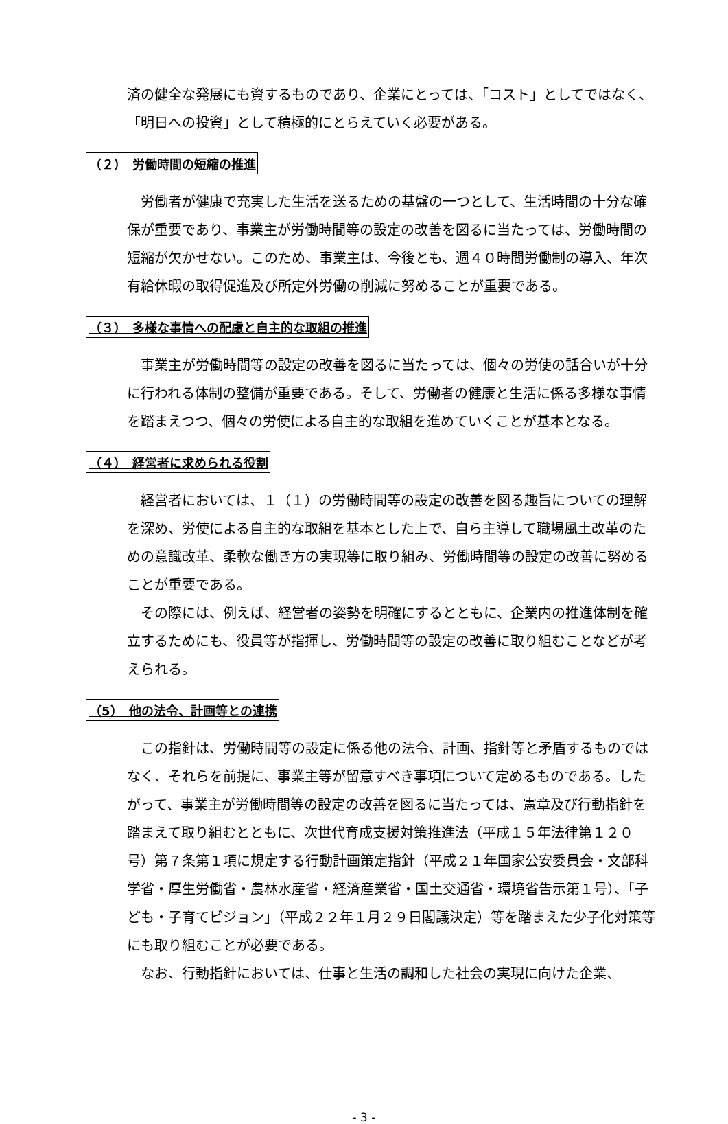済の健全な発展にも資するものであり、企業にとっては、「コスト」としてではなく、「明日への投資」として積極的にとらえていく必要がある。
（２）　労働時間の短縮の推進
労働者が健康で充実した生活を送るための基盤の一つとして、生活時間の十分な確保が重要であり、事業主が労働時間等の設定の改善を図るに当たっては、労働時間の短縮が欠かせない。このため、事業主は、今後とも、週４０時間労働制の導入、年次有給休暇の取得促進及び所定外労働の削減に努めることが重要である。
（３）　多様な事情への配慮と自主的な取組の推進
事業主が労働時間等の設定の改善を図るに当たっては、個々の労使の話合いが十分に行われる体制の整備が重要である。そして、労働者の健康と生活に係る多様な事情を踏まえつつ、個々の労使による自主的な取組を進めていくことが基本となる。
（４）　経営者に求められる役割
経営者においては、１（１）の労働時間等の設定の改善を図る趣旨についての理解を深め、労使による自主的な取組を基本とした上で、自ら主導して職場風土改革のための意識改革、柔軟な働き方の実現等に取り組み、労働時間等の設定の改善に努めることが重要である。
その際には、例えば、経営者の姿勢を明確にするとともに、企業内の推進体制を確立するためにも、役員等が指揮し、労働時間等の設定の改善に取り組むことなどが考えられる。
（5）　他の法令、計画等との連携
この指針は、労働時間等の設定に係る他の法令、計画、指針等と矛盾するものではなく、それらを前提に、事業主等が留意すべき事項について定めるものである。したがって、事業主が労働時間等の設定の改善を図るに当たっては、憲章及び行動指針を踏まえて取り組むとともに、次世代育成支援対策推進法（平成１５年法律第１２０号）第７条第１項に規定する行動計画策定指針（平成２１年国家公安委員会・文部科学省・厚生労働省・農林水産省・経済産業省・国土交通省・環境省告示第１号）、「子ども・子育てビジョン」（平成２２年１月２９日閣議決定）等を踏まえた少子化対策等にも取り組むことが必要である。
なお、行動指針においては、仕事と生活の調和した社会の実現に向けた企業、
- 3 -